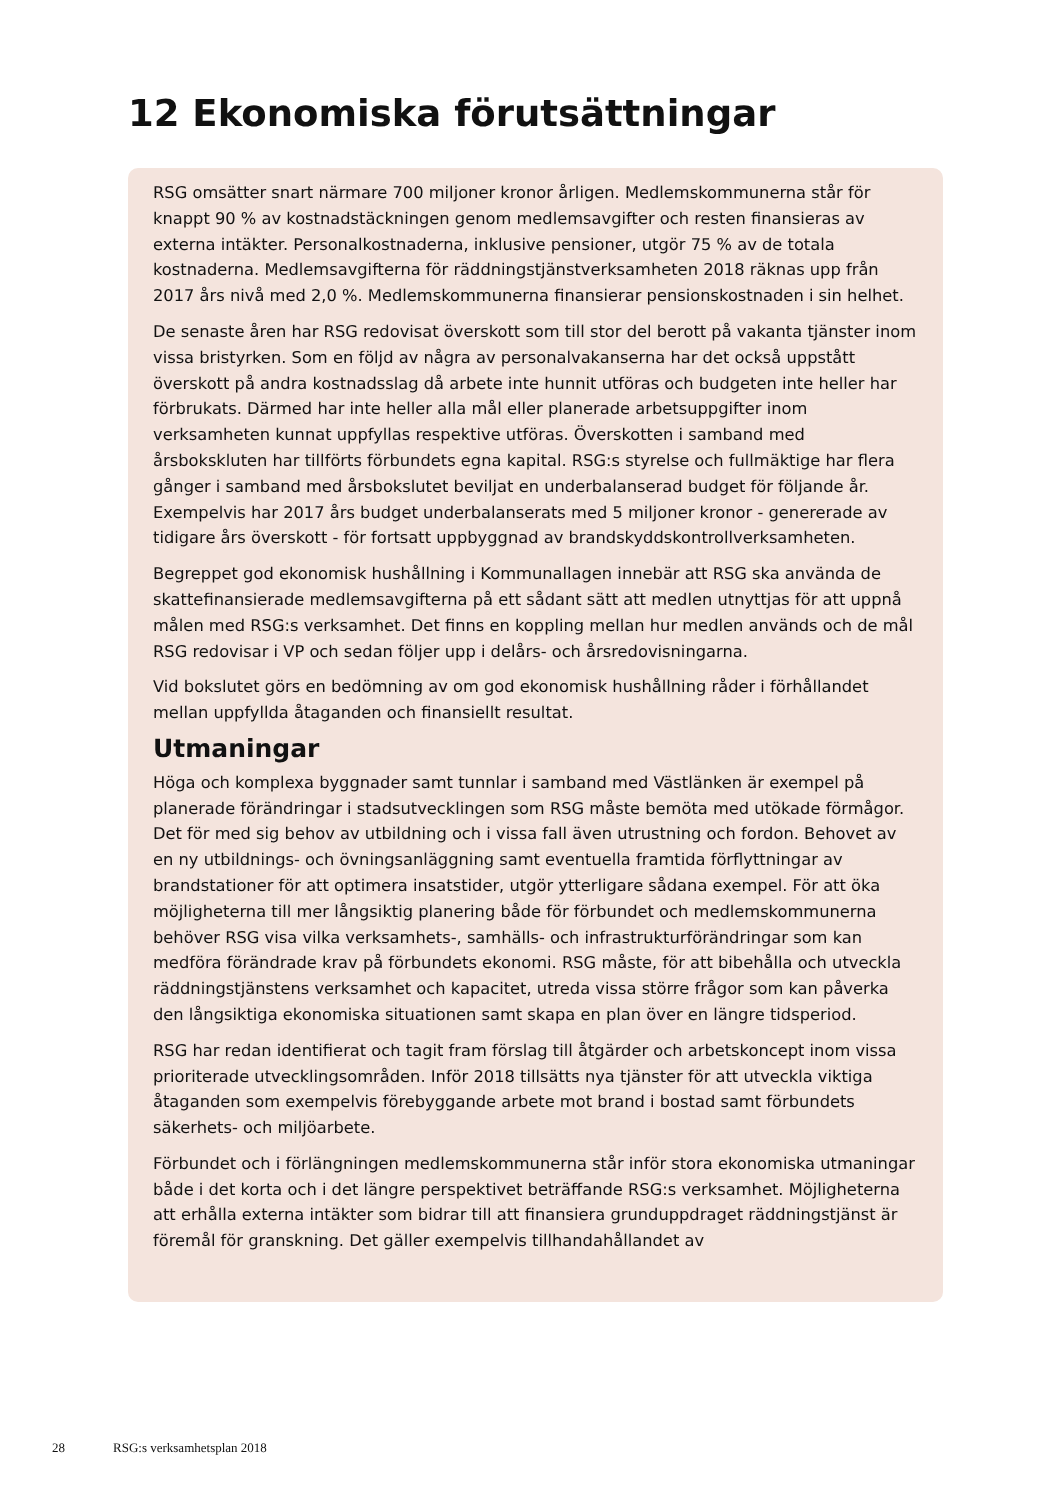12 Ekonomiska förutsättningar
RSG omsätter snart närmare 700 miljoner kronor årligen. Medlemskommunerna står för knappt 90 % av kostnadstäckningen genom medlemsavgifter och resten finansieras av externa intäkter. Personalkostnaderna, inklusive pensioner, utgör 75 % av de totala kostnaderna. Medlemsavgifterna för räddningstjänstverksamheten 2018 räknas upp från 2017 års nivå med 2,0 %. Medlemskommunerna finansierar pensionskostnaden i sin helhet.
De senaste åren har RSG redovisat överskott som till stor del berott på vakanta tjänster inom vissa bristyrken. Som en följd av några av personalvakanserna har det också uppstått överskott på andra kostnadsslag då arbete inte hunnit utföras och budgeten inte heller har förbrukats. Därmed har inte heller alla mål eller planerade arbetsuppgifter inom verksamheten kunnat uppfyllas respektive utföras. Överskotten i samband med årsbokskluten har tillförts förbundets egna kapital. RSG:s styrelse och fullmäktige har flera gånger i samband med årsbokslutet beviljat en underbalanserad budget för följande år. Exempelvis har 2017 års budget underbalanserats med 5 miljoner kronor - genererade av tidigare års överskott - för fortsatt uppbyggnad av brandskyddskontrollverksamheten.
Begreppet god ekonomisk hushållning i Kommunallagen innebär att RSG ska använda de skattefinansierade medlemsavgifterna på ett sådant sätt att medlen utnyttjas för att uppnå målen med RSG:s verksamhet. Det finns en koppling mellan hur medlen används och de mål RSG redovisar i VP och sedan följer upp i delårs- och årsredovisningarna.
Vid bokslutet görs en bedömning av om god ekonomisk hushållning råder i förhållandet mellan uppfyllda åtaganden och finansiellt resultat.
Utmaningar
Höga och komplexa byggnader samt tunnlar i samband med Västlänken är exempel på planerade förändringar i stadsutvecklingen som RSG måste bemöta med utökade förmågor. Det för med sig behov av utbildning och i vissa fall även utrustning och fordon. Behovet av en ny utbildnings- och övningsanläggning samt eventuella framtida förflyttningar av brandstationer för att optimera insatstider, utgör ytterligare sådana exempel. För att öka möjligheterna till mer långsiktig planering både för förbundet och medlemskommunerna behöver RSG visa vilka verksamhets-, samhälls- och infra­strukturförändringar som kan medföra förändrade krav på förbundets ekonomi. RSG måste, för att bibehålla och utveckla räddningstjänstens verksamhet och kapacitet, utreda vissa större frågor som kan påverka den långsiktiga ekonomiska situationen samt skapa en plan över en längre tidsperiod.
RSG har redan identifierat och tagit fram förslag till åtgärder och arbetskoncept inom vissa prioriterade utvecklingsområden. Inför 2018 tillsätts nya tjänster för att utveckla viktiga åtaganden som exempelvis förebyggande arbete mot brand i bostad samt för­bundets säkerhets- och miljöarbete.
Förbundet och i förlängningen medlemskommunerna står inför stora ekonomiska ut­maningar både i det korta och i det längre perspektivet beträffande RSG:s verksamhet. Möjligheterna att erhålla externa intäkter som bidrar till att finansiera grunduppdraget räddningstjänst är föremål för granskning. Det gäller exempelvis tillhandahållandet av
28 RSG:s verksamhetsplan 2018